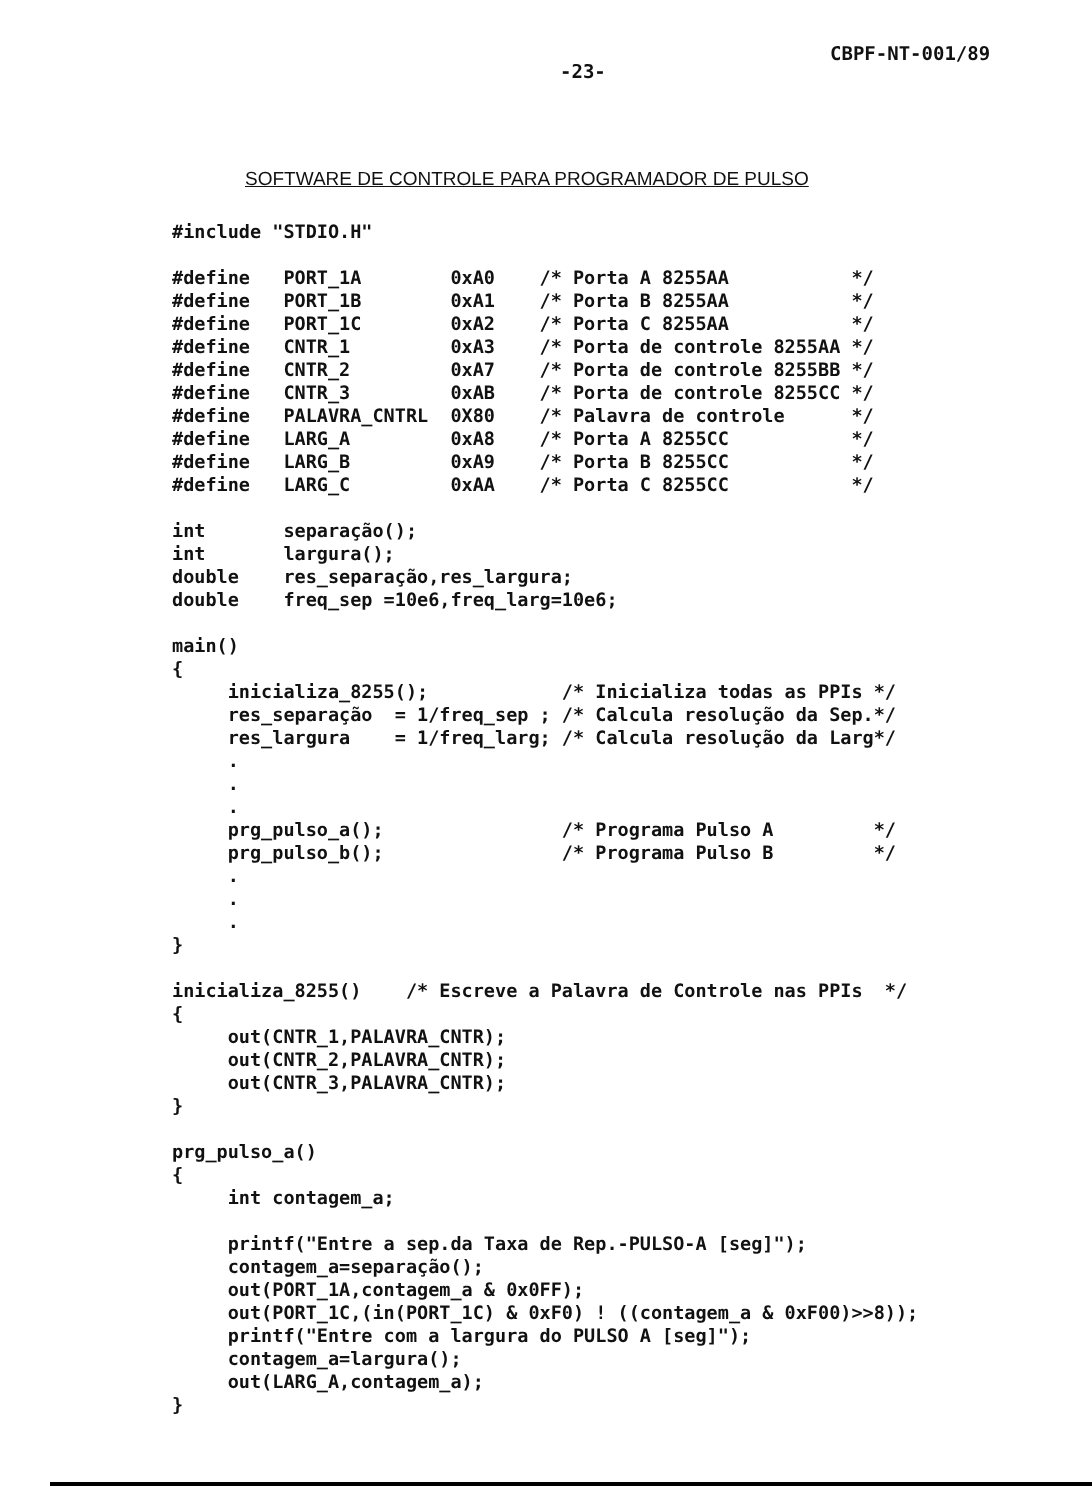CBPF-NT-001/89
-23-
SOFTWARE DE CONTROLE PARA PROGRAMADOR DE PULSO
#include "STDIO.H"

#define   PORT_1A        0xA0    /* Porta A 8255AA           */
#define   PORT_1B        0xA1    /* Porta B 8255AA           */
#define   PORT_1C        0xA2    /* Porta C 8255AA           */
#define   CNTR_1         0xA3    /* Porta de controle 8255AA */
#define   CNTR_2         0xA7    /* Porta de controle 8255BB */
#define   CNTR_3         0xAB    /* Porta de controle 8255CC */
#define   PALAVRA_CNTRL  0X80    /* Palavra de controle      */
#define   LARG_A         0xA8    /* Porta A 8255CC           */
#define   LARG_B         0xA9    /* Porta B 8255CC           */
#define   LARG_C         0xAA    /* Porta C 8255CC           */

int       separação();
int       largura();
double    res_separação,res_largura;
double    freq_sep =10e6,freq_larg=10e6;

main()
{
     inicializa_8255();            /* Inicializa todas as PPIs */
     res_separação  = 1/freq_sep ; /* Calcula resolução da Sep.*/
     res_largura    = 1/freq_larg; /* Calcula resolução da Larg*/
     .
     .
     .
     prg_pulso_a();                /* Programa Pulso A         */
     prg_pulso_b();                /* Programa Pulso B         */
     .
     .
     .
}

inicializa_8255()    /* Escreve a Palavra de Controle nas PPIs  */
{
     out(CNTR_1,PALAVRA_CNTR);
     out(CNTR_2,PALAVRA_CNTR);
     out(CNTR_3,PALAVRA_CNTR);
}

prg_pulso_a()
{
     int contagem_a;

     printf("Entre a sep.da Taxa de Rep.-PULSO-A [seg]");
     contagem_a=separação();
     out(PORT_1A,contagem_a & 0x0FF);
     out(PORT_1C,(in(PORT_1C) & 0xF0) ! ((contagem_a & 0xF00)>>8));
     printf("Entre com a largura do PULSO A [seg]");
     contagem_a=largura();
     out(LARG_A,contagem_a);
}